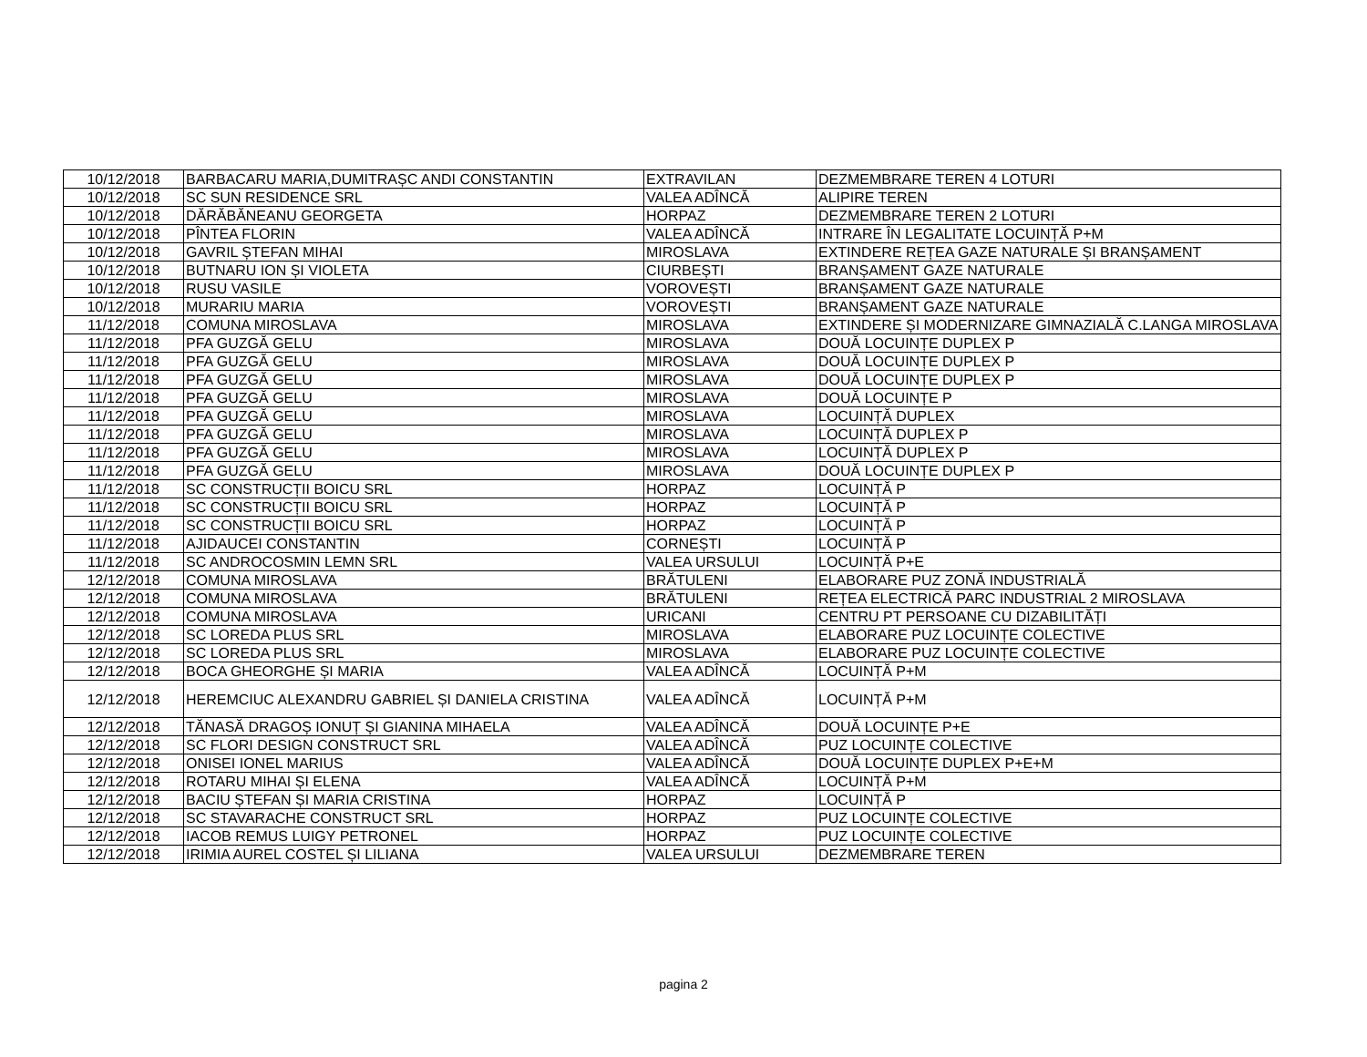| 10/12/2018 | BARBACARU MARIA,DUMITRAȘC ANDI CONSTANTIN | EXTRAVILAN | DEZMEMBRARE TEREN 4 LOTURI |
| 10/12/2018 | SC SUN RESIDENCE SRL | VALEA ADÎNCĂ | ALIPIRE TEREN |
| 10/12/2018 | DĂRĂBĂNEANU GEORGETA | HORPAZ | DEZMEMBRARE TEREN 2 LOTURI |
| 10/12/2018 | PÎNTEA FLORIN | VALEA ADÎNCĂ | INTRARE ÎN LEGALITATE LOCUINȚĂ P+M |
| 10/12/2018 | GAVRIL ȘTEFAN MIHAI | MIROSLAVA | EXTINDERE REȚEA GAZE NATURALE ȘI BRANȘAMENT |
| 10/12/2018 | BUTNARU ION ȘI VIOLETA | CIURBEȘTI | BRANȘAMENT GAZE NATURALE |
| 10/12/2018 | RUSU VASILE | VOROVEȘTI | BRANȘAMENT GAZE NATURALE |
| 10/12/2018 | MURARIU MARIA | VOROVEȘTI | BRANȘAMENT GAZE NATURALE |
| 11/12/2018 | COMUNA MIROSLAVA | MIROSLAVA | EXTINDERE ȘI MODERNIZARE GIMNAZIALĂ C.LANGA MIROSLAVA |
| 11/12/2018 | PFA GUZGĂ GELU | MIROSLAVA | DOUĂ LOCUINȚE DUPLEX P |
| 11/12/2018 | PFA GUZGĂ GELU | MIROSLAVA | DOUĂ LOCUINȚE DUPLEX P |
| 11/12/2018 | PFA GUZGĂ GELU | MIROSLAVA | DOUĂ LOCUINȚE DUPLEX P |
| 11/12/2018 | PFA GUZGĂ GELU | MIROSLAVA | DOUĂ LOCUINȚE P |
| 11/12/2018 | PFA GUZGĂ GELU | MIROSLAVA | LOCUINȚĂ DUPLEX |
| 11/12/2018 | PFA GUZGĂ GELU | MIROSLAVA | LOCUINȚĂ DUPLEX P |
| 11/12/2018 | PFA GUZGĂ GELU | MIROSLAVA | LOCUINȚĂ DUPLEX P |
| 11/12/2018 | PFA GUZGĂ GELU | MIROSLAVA | DOUĂ LOCUINȚE DUPLEX P |
| 11/12/2018 | SC CONSTRUCȚII BOICU SRL | HORPAZ | LOCUINȚĂ P |
| 11/12/2018 | SC CONSTRUCȚII BOICU SRL | HORPAZ | LOCUINȚĂ P |
| 11/12/2018 | SC CONSTRUCȚII BOICU SRL | HORPAZ | LOCUINȚĂ P |
| 11/12/2018 | AJIDAUCEI CONSTANTIN | CORNEȘTI | LOCUINȚĂ P |
| 11/12/2018 | SC ANDROCOSMIN LEMN SRL | VALEA URSULUI | LOCUINȚĂ P+E |
| 12/12/2018 | COMUNA MIROSLAVA | BRĂTULENI | ELABORARE PUZ ZONĂ INDUSTRIALĂ |
| 12/12/2018 | COMUNA MIROSLAVA | BRĂTULENI | REȚEA ELECTRICĂ PARC INDUSTRIAL 2 MIROSLAVA |
| 12/12/2018 | COMUNA MIROSLAVA | URICANI | CENTRU PT PERSOANE CU DIZABILITĂȚI |
| 12/12/2018 | SC LOREDA PLUS SRL | MIROSLAVA | ELABORARE PUZ LOCUINȚE COLECTIVE |
| 12/12/2018 | SC LOREDA PLUS SRL | MIROSLAVA | ELABORARE PUZ LOCUINȚE COLECTIVE |
| 12/12/2018 | BOCA GHEORGHE ȘI MARIA | VALEA ADÎNCĂ | LOCUINȚĂ P+M |
| 12/12/2018 | HEREMCIUC ALEXANDRU GABRIEL ȘI DANIELA CRISTINA | VALEA ADÎNCĂ | LOCUINȚĂ P+M |
| 12/12/2018 | TĂNASĂ DRAGOȘ IONUȚ ȘI GIANINA MIHAELA | VALEA ADÎNCĂ | DOUĂ LOCUINȚE P+E |
| 12/12/2018 | SC FLORI DESIGN CONSTRUCT SRL | VALEA ADÎNCĂ | PUZ LOCUINȚE COLECTIVE |
| 12/12/2018 | ONISEI IONEL MARIUS | VALEA ADÎNCĂ | DOUĂ LOCUINȚE DUPLEX P+E+M |
| 12/12/2018 | ROTARU MIHAI ȘI ELENA | VALEA ADÎNCĂ | LOCUINȚĂ P+M |
| 12/12/2018 | BACIU ȘTEFAN ȘI MARIA CRISTINA | HORPAZ | LOCUINȚĂ P |
| 12/12/2018 | SC STAVARACHE CONSTRUCT SRL | HORPAZ | PUZ LOCUINȚE COLECTIVE |
| 12/12/2018 | IACOB REMUS LUIGY PETRONEL | HORPAZ | PUZ LOCUINȚE COLECTIVE |
| 12/12/2018 | IRIMIA AUREL COSTEL ȘI LILIANA | VALEA URSULUI | DEZMEMBRARE TEREN |
pagina 2